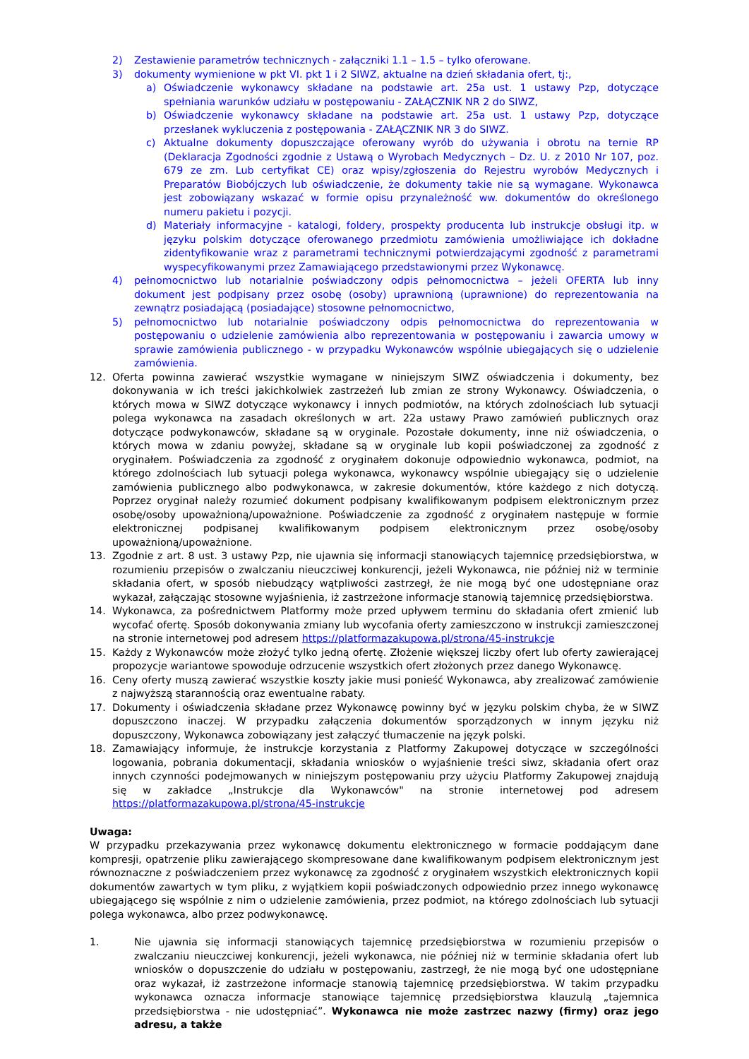2) Zestawienie parametrów technicznych - załączniki 1.1 – 1.5 – tylko oferowane.
3) dokumenty wymienione w pkt VI. pkt 1 i 2 SIWZ, aktualne na dzień składania ofert, tj:,
a) Oświadczenie wykonawcy składane na podstawie art. 25a ust. 1 ustawy Pzp, dotyczące spełniania warunków udziału w postępowaniu - ZAŁĄCZNIK NR 2 do SIWZ,
b) Oświadczenie wykonawcy składane na podstawie art. 25a ust. 1 ustawy Pzp, dotyczące przesłanek wykluczenia z postępowania - ZAŁĄCZNIK NR 3 do SIWZ.
c) Aktualne dokumenty dopuszczające oferowany wyrób do używania i obrotu na ternie RP (Deklaracja Zgodności zgodnie z Ustawą o Wyrobach Medycznych – Dz. U. z 2010 Nr 107, poz. 679 ze zm. Lub certyfikat CE) oraz wpisy/zgłoszenia do Rejestru wyrobów Medycznych i Preparatów Biobójczych lub oświadczenie, że dokumenty takie nie są wymagane. Wykonawca jest zobowiązany wskazać w formie opisu przynależność ww. dokumentów do określonego numeru pakietu i pozycji.
d) Materiały informacyjne - katalogi, foldery, prospekty producenta lub instrukcje obsługi itp. w języku polskim dotyczące oferowanego przedmiotu zamówienia umożliwiające ich dokładne zidentyfikowanie wraz z parametrami technicznymi potwierdzającymi zgodność z parametrami wyspecyfikowanymi przez Zamawiającego przedstawionymi przez Wykonawcę.
4) pełnomocnictwo lub notarialnie poświadczony odpis pełnomocnictwa – jeżeli OFERTA lub inny dokument jest podpisany przez osobę (osoby) uprawnioną (uprawnione) do reprezentowania na zewnątrz posiadającą (posiadające) stosowne pełnomocnictwo,
5) pełnomocnictwo lub notarialnie poświadczony odpis pełnomocnictwa do reprezentowania w postępowaniu o udzielenie zamówienia albo reprezentowania w postępowaniu i zawarcia umowy w sprawie zamówienia publicznego - w przypadku Wykonawców wspólnie ubiegających się o udzielenie zamówienia.
12. Oferta powinna zawierać wszystkie wymagane w niniejszym SIWZ oświadczenia i dokumenty, bez dokonywania w ich treści jakichkolwiek zastrzeżeń lub zmian ze strony Wykonawcy. Oświadczenia, o których mowa w SIWZ dotyczące wykonawcy i innych podmiotów, na których zdolnościach lub sytuacji polega wykonawca na zasadach określonych w art. 22a ustawy Prawo zamówień publicznych oraz dotyczące podwykonawców, składane są w oryginale. Pozostałe dokumenty, inne niż oświadczenia, o których mowa w zdaniu powyżej, składane są w oryginale lub kopii poświadczonej za zgodność z oryginałem. Poświadczenia za zgodność z oryginałem dokonuje odpowiednio wykonawca, podmiot, na którego zdolnościach lub sytuacji polega wykonawca, wykonawcy wspólnie ubiegający się o udzielenie zamówienia publicznego albo podwykonawca, w zakresie dokumentów, które każdego z nich dotyczą. Poprzez oryginał należy rozumieć dokument podpisany kwalifikowanym podpisem elektronicznym przez osobę/osoby upoważnioną/upoważnione. Poświadczenie za zgodność z oryginałem następuje w formie elektronicznej podpisanej kwalifikowanym podpisem elektronicznym przez osobę/osoby upoważnioną/upoważnione.
13. Zgodnie z art. 8 ust. 3 ustawy Pzp, nie ujawnia się informacji stanowiących tajemnicę przedsiębiorstwa, w rozumieniu przepisów o zwalczaniu nieuczciwej konkurencji, jeżeli Wykonawca, nie później niż w terminie składania ofert, w sposób niebudzący wątpliwości zastrzegł, że nie mogą być one udostępniane oraz wykazał, załączając stosowne wyjaśnienia, iż zastrzeżone informacje stanowią tajemnicę przedsiębiorstwa.
14. Wykonawca, za pośrednictwem Platformy może przed upływem terminu do składania ofert zmienić lub wycofać ofertę. Sposób dokonywania zmiany lub wycofania oferty zamieszczono w instrukcji zamieszczonej na stronie internetowej pod adresem https://platformazakupowa.pl/strona/45-instrukcje
15. Każdy z Wykonawców może złożyć tylko jedną ofertę. Złożenie większej liczby ofert lub oferty zawierającej propozycje wariantowe spowoduje odrzucenie wszystkich ofert złożonych przez danego Wykonawcę.
16. Ceny oferty muszą zawierać wszystkie koszty jakie musi ponieść Wykonawca, aby zrealizować zamówienie z najwyższą starannością oraz ewentualne rabaty.
17. Dokumenty i oświadczenia składane przez Wykonawcę powinny być w języku polskim chyba, że w SIWZ dopuszczono inaczej. W przypadku załączenia dokumentów sporządzonych w innym języku niż dopuszczony, Wykonawca zobowiązany jest załączyć tłumaczenie na język polski.
18. Zamawiający informuje, że instrukcje korzystania z Platformy Zakupowej dotyczące w szczególności logowania, pobrania dokumentacji, składania wniosków o wyjaśnienie treści siwz, składania ofert oraz innych czynności podejmowanych w niniejszym postępowaniu przy użyciu Platformy Zakupowej znajdują się w zakładce „Instrukcje dla Wykonawców" na stronie internetowej pod adresem https://platformazakupowa.pl/strona/45-instrukcje
Uwaga:
W przypadku przekazywania przez wykonawcę dokumentu elektronicznego w formacie poddającym dane kompresji, opatrzenie pliku zawierającego skompresowane dane kwalifikowanym podpisem elektronicznym jest równoznaczne z poświadczeniem przez wykonawcę za zgodność z oryginałem wszystkich elektronicznych kopii dokumentów zawartych w tym pliku, z wyjątkiem kopii poświadczonych odpowiednio przez innego wykonawcę ubiegającego się wspólnie z nim o udzielenie zamówienia, przez podmiot, na którego zdolnościach lub sytuacji polega wykonawca, albo przez podwykonawcę.
1. Nie ujawnia się informacji stanowiących tajemnicę przedsiębiorstwa w rozumieniu przepisów o zwalczaniu nieuczciwej konkurencji, jeżeli wykonawca, nie później niż w terminie składania ofert lub wniosków o dopuszczenie do udziału w postępowaniu, zastrzegł, że nie mogą być one udostępniane oraz wykazał, iż zastrzeżone informacje stanowią tajemnicę przedsiębiorstwa. W takim przypadku wykonawca oznacza informacje stanowiące tajemnicę przedsiębiorstwa klauzulą „tajemnica przedsiębiorstwa - nie udostępniać”. Wykonawca nie może zastrzec nazwy (firmy) oraz jego adresu, a także